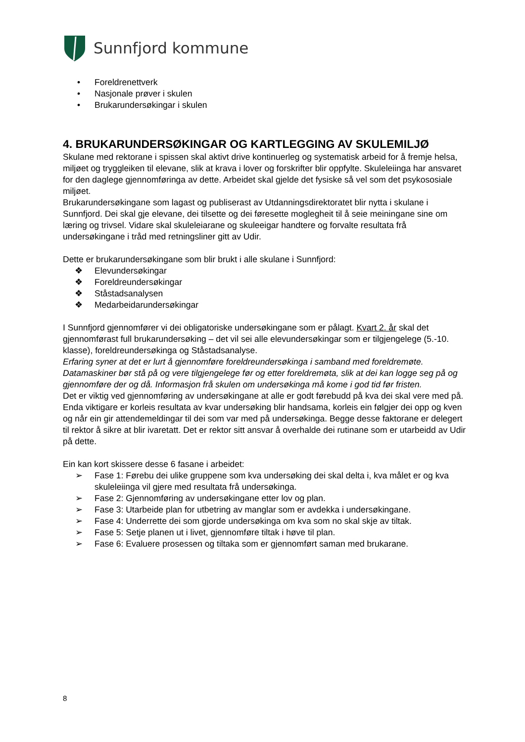Sunnfjord kommune
• Foreldrenettverk
• Nasjonale prøver i skulen
• Brukarundersøkingar i skulen
4. BRUKARUNDERSØKINGAR OG KARTLEGGING AV SKULEMILJØ
Skulane med rektorane i spissen skal aktivt drive kontinuerleg og systematisk arbeid for å fremje helsa, miljøet og tryggleiken til elevane, slik at krava i lover og forskrifter blir oppfylte. Skuleleiinga har ansvaret for den daglege gjennomføringa av dette. Arbeidet skal gjelde det fysiske så vel som det psykososiale miljøet.
Brukarundersøkingane som lagast og publiserast av Utdanningsdirektoratet blir nytta i skulane i Sunnfjord. Dei skal gje elevane, dei tilsette og dei føresette moglegheit til å seie meiningane sine om læring og trivsel. Vidare skal skuleleiarane og skuleeigar handtere og forvalte resultata frå undersøkingane i tråd med retningsliner gitt av Udir.
Dette er brukarundersøkingane som blir brukt i alle skulane i Sunnfjord:
❖ Elevundersøkingar
❖ Foreldreundersøkingar
❖ Ståstadsanalysen
❖ Medarbeidarundersøkingar
I Sunnfjord gjennomfører vi dei obligatoriske undersøkingane som er pålagt. Kvart 2. år skal det gjennomførast full brukarundersøking – det vil sei alle elevundersøkingar som er tilgjengelege (5.-10. klasse), foreldreundersøkinga og Ståstadsanalyse.
Erfaring syner at det er lurt å gjennomføre foreldreundersøkinga i samband med foreldremøte. Datamaskiner bør stå på og vere tilgjengelege før og etter foreldremøta, slik at dei kan logge seg på og gjennomføre der og då. Informasjon frå skulen om undersøkinga må kome i god tid før fristen.
Det er viktig ved gjennomføring av undersøkingane at alle er godt førebudd på kva dei skal vere med på. Enda viktigare er korleis resultata av kvar undersøking blir handsama, korleis ein følgjer dei opp og kven og når ein gir attendemeldingar til dei som var med på undersøkinga. Begge desse faktorane er delegert til rektor å sikre at blir ivaretatt. Det er rektor sitt ansvar å overhalde dei rutinane som er utarbeidd av Udir på dette.
Ein kan kort skissere desse 6 fasane i arbeidet:
➢ Fase 1: Førebu dei ulike gruppene som kva undersøking dei skal delta i, kva målet er og kva skuleleiinga vil gjere med resultata frå undersøkinga.
➢ Fase 2: Gjennomføring av undersøkingane etter lov og plan.
➢ Fase 3: Utarbeide plan for utbetring av manglar som er avdekka i undersøkingane.
➢ Fase 4: Underrette dei som gjorde undersøkinga om kva som no skal skje av tiltak.
➢ Fase 5: Setje planen ut i livet, gjennomføre tiltak i høve til plan.
➢ Fase 6: Evaluere prosessen og tiltaka som er gjennomført saman med brukarane.
8